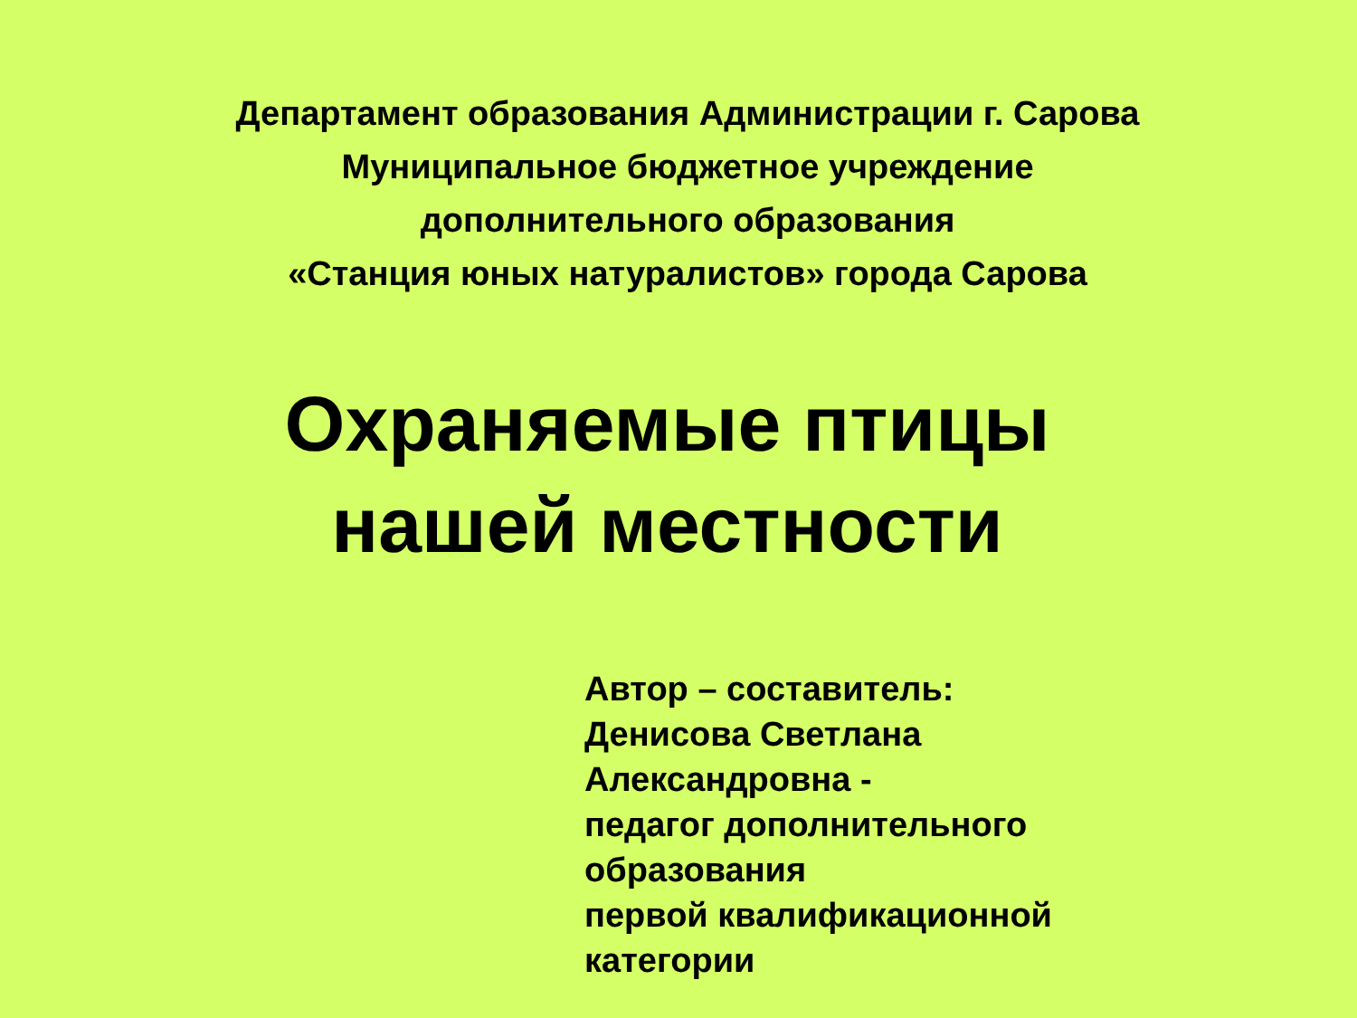Департамент образования Администрации г. Сарова
Муниципальное бюджетное учреждение
дополнительного образования
«Станция юных натуралистов» города Сарова
Охраняемые птицы
нашей местности
Автор – составитель:
Денисова Светлана
Александровна -
педагог дополнительного
образования
первой квалификационной
категории